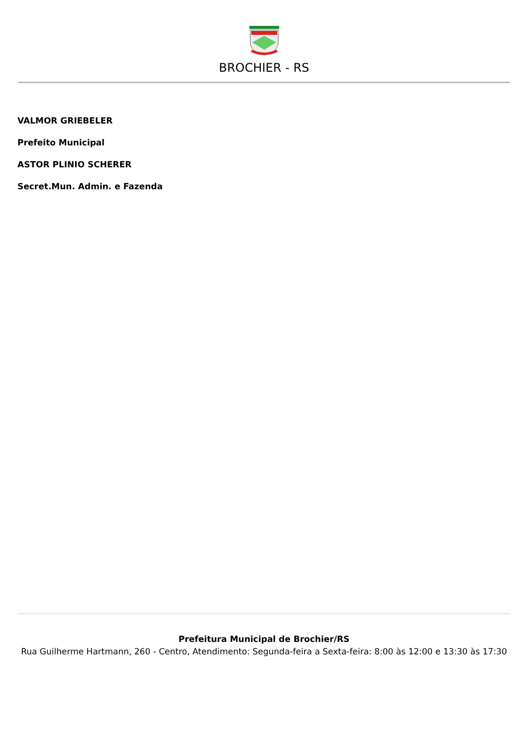BROCHIER - RS
VALMOR GRIEBELER
Prefeito Municipal
ASTOR PLINIO SCHERER
Secret.Mun. Admin. e Fazenda
Prefeitura Municipal de Brochier/RS
Rua Guilherme Hartmann, 260 - Centro, Atendimento: Segunda-feira a Sexta-feira: 8:00 às 12:00 e 13:30 às 17:30